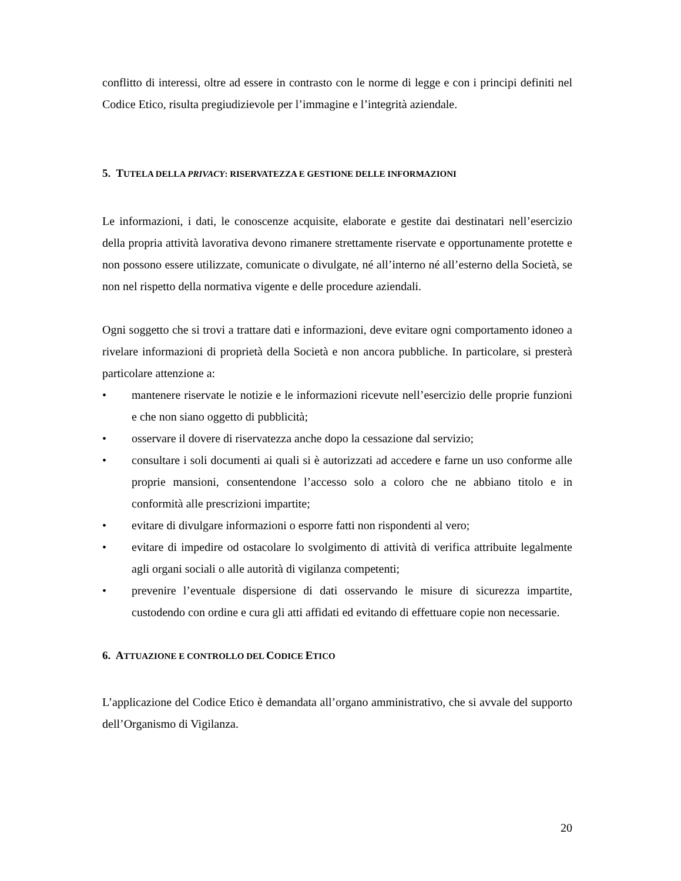conflitto di interessi, oltre ad essere in contrasto con le norme di legge e con i principi definiti nel Codice Etico, risulta pregiudizievole per l’immagine e l’integrità aziendale.
5. TUTELA DELLA PRIVACY: RISERVATEZZA E GESTIONE DELLE INFORMAZIONI
Le informazioni, i dati, le conoscenze acquisite, elaborate e gestite dai destinatari nell’esercizio della propria attività lavorativa devono rimanere strettamente riservate e opportunamente protette e non possono essere utilizzate, comunicate o divulgate, né all’interno né all’esterno della Società, se non nel rispetto della normativa vigente e delle procedure aziendali.
Ogni soggetto che si trovi a trattare dati e informazioni, deve evitare ogni comportamento idoneo a rivelare informazioni di proprietà della Società e non ancora pubbliche. In particolare, si presterà particolare attenzione a:
• mantenere riservate le notizie e le informazioni ricevute nell’esercizio delle proprie funzioni e che non siano oggetto di pubblicità;
• osservare il dovere di riservatezza anche dopo la cessazione dal servizio;
• consultare i soli documenti ai quali si è autorizzati ad accedere e farne un uso conforme alle proprie mansioni, consentendone l’accesso solo a coloro che ne abbiano titolo e in conformità alle prescrizioni impartite;
• evitare di divulgare informazioni o esporre fatti non rispondenti al vero;
• evitare di impedire od ostacolare lo svolgimento di attività di verifica attribuite legalmente agli organi sociali o alle autorità di vigilanza competenti;
• prevenire l’eventuale dispersione di dati osservando le misure di sicurezza impartite, custodendo con ordine e cura gli atti affidati ed evitando di effettuare copie non necessarie.
6. ATTUAZIONE E CONTROLLO DEL CODICE ETICO
L’applicazione del Codice Etico è demandata all’organo amministrativo, che si avvale del supporto dell’Organismo di Vigilanza.
20